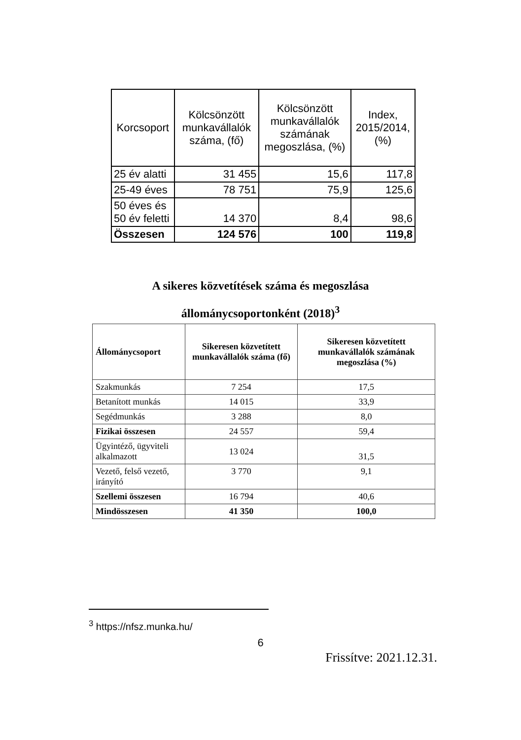| Korcsoport | Kölcsönzött munkavállalók száma, (fő) | Kölcsönzött munkavállalók számának megoszlása, (%) | Index, 2015/2014, (%) |
| --- | --- | --- | --- |
| 25 év alatti | 31 455 | 15,6 | 117,8 |
| 25-49 éves | 78 751 | 75,9 | 125,6 |
| 50 éves és 50 év feletti | 14 370 | 8,4 | 98,6 |
| Összesen | 124 576 | 100 | 119,8 |
A sikeres közvetítések száma és megoszlása
állománycsoportonként (2018)<sup>3</sup>
| Állománycsoport | Sikeresen közvetített munkavállalók száma (fő) | Sikeresen közvetített munkavállalók számának megoszlása (%) |
| --- | --- | --- |
| Szakmunkás | 7 254 | 17,5 |
| Betanított munkás | 14 015 | 33,9 |
| Segédmunkás | 3 288 | 8,0 |
| Fizikai összesen | 24 557 | 59,4 |
| Ügyintéző, ügyviteli alkalmazott | 13 024 | 31,5 |
| Vezető, felső vezető, irányító | 3 770 | 9,1 |
| Szellemi összesen | 16 794 | 40,6 |
| Mindösszesen | 41 350 | 100,0 |
<sup>3</sup> https://nfsz.munka.hu/
6
Frissítve: 2021.12.31.